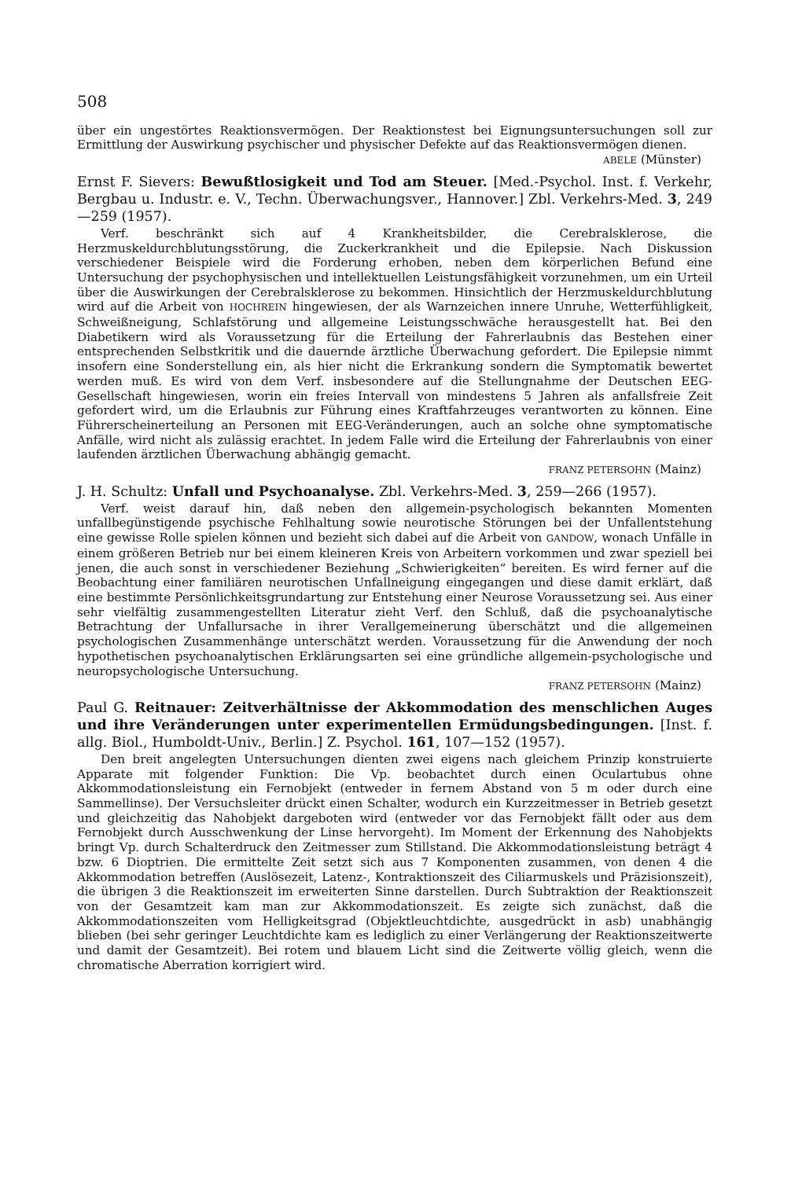508
über ein ungestörtes Reaktionsvermögen. Der Reaktionstest bei Eignungsuntersuchungen soll zur Ermittlung der Auswirkung psychischer und physischer Defekte auf das Reaktionsvermögen dienen.
ABELE (Münster)
Ernst F. Sievers: Bewußtlosigkeit und Tod am Steuer. [Med.-Psychol. Inst. f. Verkehr, Bergbau u. Industr. e. V., Techn. Überwachungsver., Hannover.] Zbl. Verkehrs-Med. 3, 249—259 (1957).
Verf. beschränkt sich auf 4 Krankheitsbilder, die Cerebralsklerose, die Herzmuskeldurchblutungsstörung, die Zuckerkrankheit und die Epilepsie. Nach Diskussion verschiedener Beispiele wird die Forderung erhoben, neben dem körperlichen Befund eine Untersuchung der psychophysischen und intellektuellen Leistungsfähigkeit vorzunehmen, um ein Urteil über die Auswirkungen der Cerebralsklerose zu bekommen. Hinsichtlich der Herzmuskeldurchblutung wird auf die Arbeit von HOCHREIN hingewiesen, der als Warnzeichen innere Unruhe, Wetterfühligkeit, Schweißneigung, Schlafstörung und allgemeine Leistungsschwäche herausgestellt hat. Bei den Diabetikern wird als Voraussetzung für die Erteilung der Fahrerlaubnis das Bestehen einer entsprechenden Selbstkritik und die dauernde ärztliche Überwachung gefordert. Die Epilepsie nimmt insofern eine Sonderstellung ein, als hier nicht die Erkrankung sondern die Symptomatik bewertet werden muß. Es wird von dem Verf. insbesondere auf die Stellungnahme der Deutschen EEG-Gesellschaft hingewiesen, worin ein freies Intervall von mindestens 5 Jahren als anfallsfreie Zeit gefordert wird, um die Erlaubnis zur Führung eines Kraftfahrzeuges verantworten zu können. Eine Führerscheinerteilung an Personen mit EEG-Veränderungen, auch an solche ohne symptomatische Anfälle, wird nicht als zulässig erachtet. In jedem Falle wird die Erteilung der Fahrerlaubnis von einer laufenden ärztlichen Überwachung abhängig gemacht.
FRANZ PETERSOHN (Mainz)
J. H. Schultz: Unfall und Psychoanalyse. Zbl. Verkehrs-Med. 3, 259—266 (1957).
Verf. weist darauf hin, daß neben den allgemein-psychologisch bekannten Momenten unfallbegünstigende psychische Fehlhaltung sowie neurotische Störungen bei der Unfallentstehung eine gewisse Rolle spielen können und bezieht sich dabei auf die Arbeit von GANDOW, wonach Unfälle in einem größeren Betrieb nur bei einem kleineren Kreis von Arbeitern vorkommen und zwar speziell bei jenen, die auch sonst in verschiedener Beziehung „Schwierigkeiten“ bereiten. Es wird ferner auf die Beobachtung einer familiären neurotischen Unfallneigung eingegangen und diese damit erklärt, daß eine bestimmte Persönlichkeitsgrundartung zur Entstehung einer Neurose Voraussetzung sei. Aus einer sehr vielfältig zusammengestellten Literatur zieht Verf. den Schluß, daß die psychoanalytische Betrachtung der Unfallursache in ihrer Verallgemeinerung überschätzt und die allgemeinen psychologischen Zusammenhänge unterschätzt werden. Voraussetzung für die Anwendung der noch hypothetischen psychoanalytischen Erklärungsarten sei eine gründliche allgemein-psychologische und neuropsychologische Untersuchung.
FRANZ PETERSOHN (Mainz)
Paul G. Reitnauer: Zeitverhältnisse der Akkommodation des menschlichen Auges und ihre Veränderungen unter experimentellen Ermüdungsbedingungen. [Inst. f. allg. Biol., Humboldt-Univ., Berlin.] Z. Psychol. 161, 107—152 (1957).
Den breit angelegten Untersuchungen dienten zwei eigens nach gleichem Prinzip konstruierte Apparate mit folgender Funktion: Die Vp. beobachtet durch einen Oculartubus ohne Akkommodationsleistung ein Fernobjekt (entweder in fernem Abstand von 5 m oder durch eine Sammellinse). Der Versuchsleiter drückt einen Schalter, wodurch ein Kurzzeitmesser in Betrieb gesetzt und gleichzeitig das Nahobjekt dargeboten wird (entweder vor das Fernobjekt fällt oder aus dem Fernobjekt durch Ausschwenkung der Linse hervorgeht). Im Moment der Erkennung des Nahobjekts bringt Vp. durch Schalterdruck den Zeitmesser zum Stillstand. Die Akkommodationsleistung beträgt 4 bzw. 6 Dioptrien. Die ermittelte Zeit setzt sich aus 7 Komponenten zusammen, von denen 4 die Akkommodation betreffen (Auslösezeit, Latenz-, Kontraktionszeit des Ciliarmuskels und Präzisionszeit), die übrigen 3 die Reaktionszeit im erweiterten Sinne darstellen. Durch Subtraktion der Reaktionszeit von der Gesamtzeit kam man zur Akkommodationszeit. Es zeigte sich zunächst, daß die Akkommodationszeiten vom Helligkeitsgrad (Objektleuchtdichte, ausgedrückt in asb) unabhängig blieben (bei sehr geringer Leuchtdichte kam es lediglich zu einer Verlängerung der Reaktionszeitwerte und damit der Gesamtzeit). Bei rotem und blauem Licht sind die Zeitwerte völlig gleich, wenn die chromatische Aberration korrigiert wird.